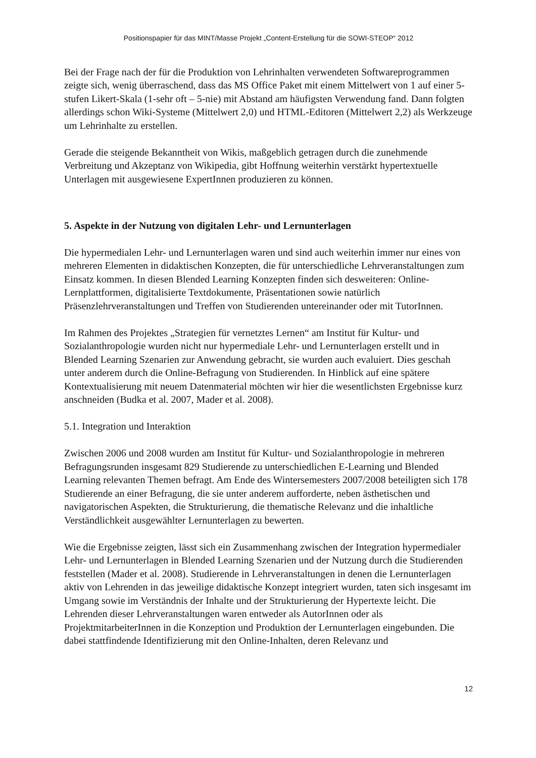Positionspapier für das MINT/Masse Projekt „Content-Erstellung für die SOWI-STEOP“ 2012
Bei der Frage nach der für die Produktion von Lehrinhalten verwendeten Softwareprogrammen zeigte sich, wenig überraschend, dass das MS Office Paket mit einem Mittelwert von 1 auf einer 5-stufen Likert-Skala (1-sehr oft – 5-nie) mit Abstand am häufigsten Verwendung fand. Dann folgten allerdings schon Wiki-Systeme (Mittelwert 2,0) und HTML-Editoren (Mittelwert 2,2) als Werkzeuge um Lehrinhalte zu erstellen.
Gerade die steigende Bekanntheit von Wikis, maßgeblich getragen durch die zunehmende Verbreitung und Akzeptanz von Wikipedia, gibt Hoffnung weiterhin verstärkt hypertextuelle Unterlagen mit ausgewiesene ExpertInnen produzieren zu können.
5. Aspekte in der Nutzung von digitalen Lehr- und Lernunterlagen
Die hypermedialen Lehr- und Lernunterlagen waren und sind auch weiterhin immer nur eines von mehreren Elementen in didaktischen Konzepten, die für unterschiedliche Lehrveranstaltungen zum Einsatz kommen. In diesen Blended Learning Konzepten finden sich desweiteren: Online-Lernplattformen, digitalisierte Textdokumente, Präsentationen sowie natürlich Präsenzlehrveranstaltungen und Treffen von Studierenden untereinander oder mit TutorInnen.
Im Rahmen des Projektes „Strategien für vernetztes Lernen“ am Institut für Kultur- und Sozialanthropologie wurden nicht nur hypermediale Lehr- und Lernunterlagen erstellt und in Blended Learning Szenarien zur Anwendung gebracht, sie wurden auch evaluiert. Dies geschah unter anderem durch die Online-Befragung von Studierenden. In Hinblick auf eine spätere Kontextualisierung mit neuem Datenmaterial möchten wir hier die wesentlichsten Ergebnisse kurz anschneiden (Budka et al. 2007, Mader et al. 2008).
5.1. Integration und Interaktion
Zwischen 2006 und 2008 wurden am Institut für Kultur- und Sozialanthropologie in mehreren Befragungsrunden insgesamt 829 Studierende zu unterschiedlichen E-Learning und Blended Learning relevanten Themen befragt. Am Ende des Wintersemesters 2007/2008 beteiligten sich 178 Studierende an einer Befragung, die sie unter anderem aufforderte, neben ästhetischen und navigatorischen Aspekten, die Strukturierung, die thematische Relevanz und die inhaltliche Verständlichkeit ausgewählter Lernunterlagen zu bewerten.
Wie die Ergebnisse zeigten, lässt sich ein Zusammenhang zwischen der Integration hypermedialer Lehr- und Lernunterlagen in Blended Learning Szenarien und der Nutzung durch die Studierenden feststellen (Mader et al. 2008). Studierende in Lehrveranstaltungen in denen die Lernunterlagen aktiv von Lehrenden in das jeweilige didaktische Konzept integriert wurden, taten sich insgesamt im Umgang sowie im Verständnis der Inhalte und der Strukturierung der Hypertexte leicht. Die Lehrenden dieser Lehrveranstaltungen waren entweder als AutorInnen oder als ProjektmitarbeiterInnen in die Konzeption und Produktion der Lernunterlagen eingebunden. Die dabei stattfindende Identifizierung mit den Online-Inhalten, deren Relevanz und
12